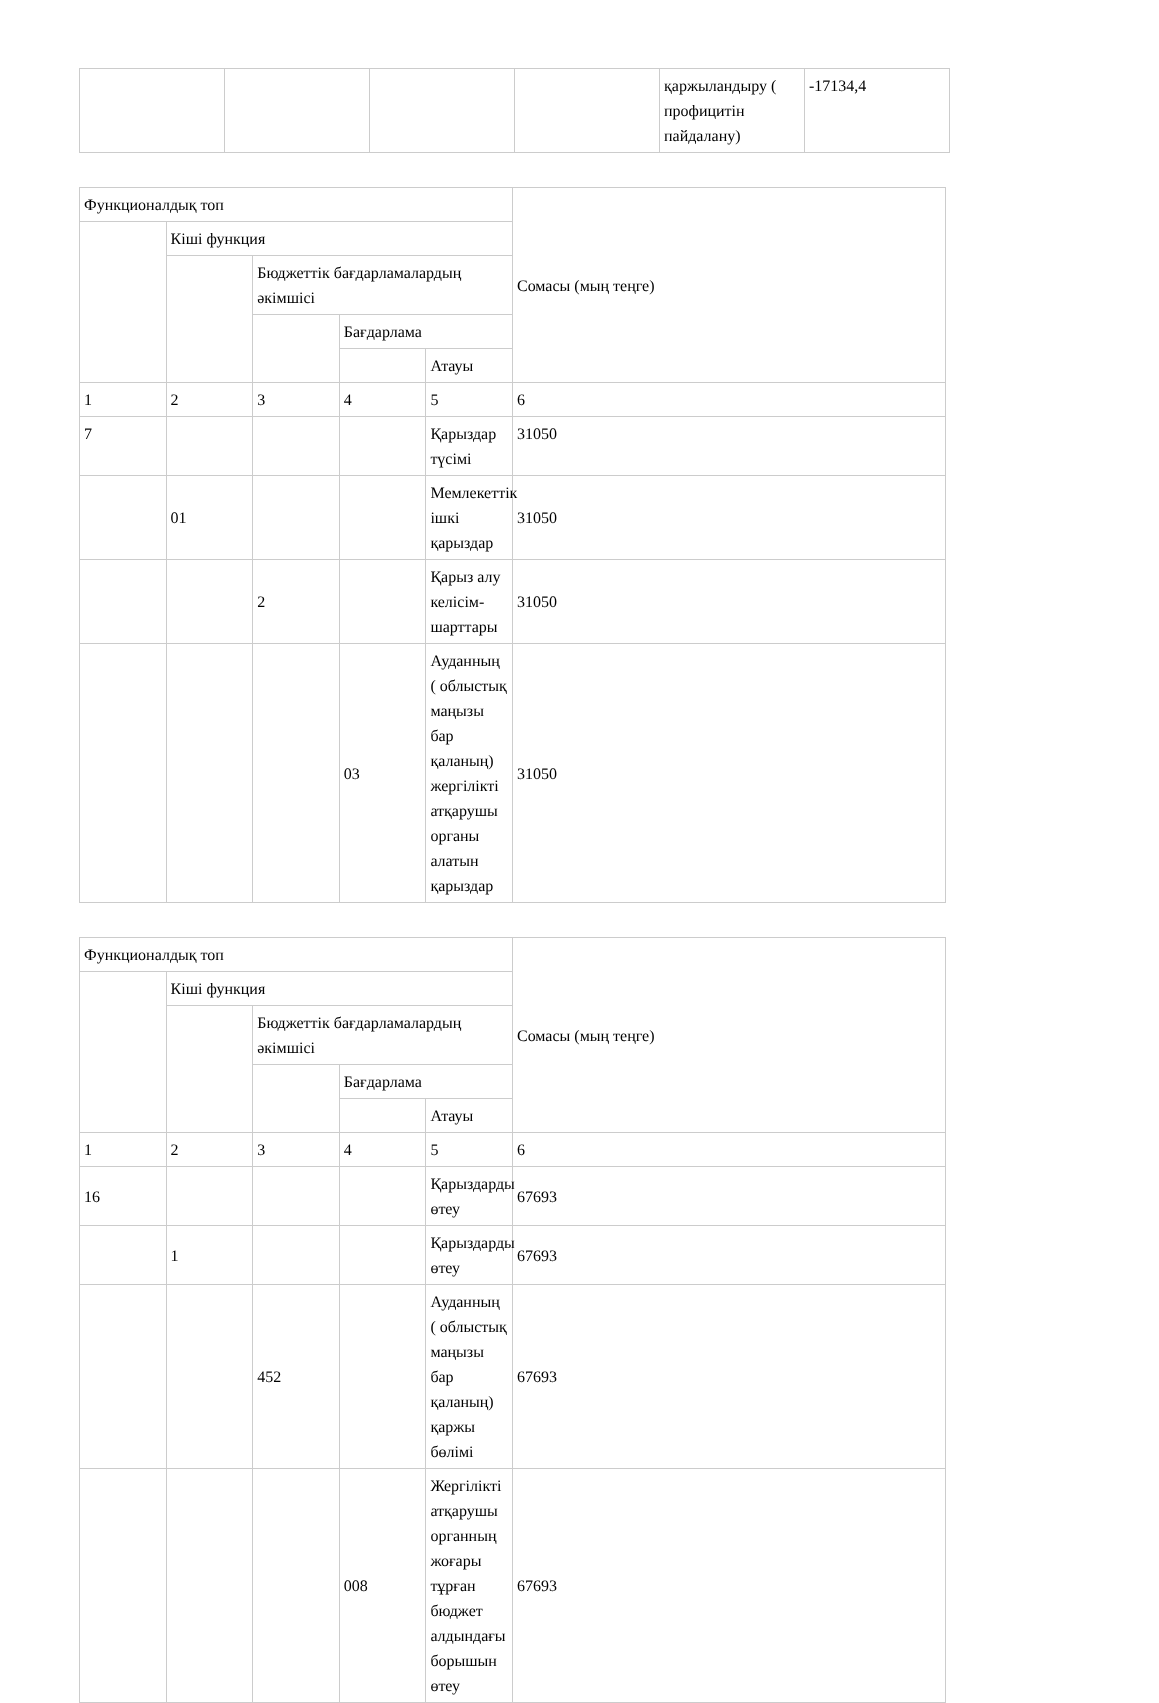| | | | | қаржыландыру ( профицитін пайдалану) | -17134,4 |
| Функционалдық топ | | | | | Сомасы (мың теңге) |
| | Кіші функция | | | | |
| | | Бюджеттік бағдарламалардың әкімшісі | | | |
| | | | Бағдарлама | | |
| | | | | Атауы | |
| 1 | 2 | 3 | 4 | 5 | 6 |
| 7 | | | | Қарыздар түсімі | 31050 |
| | 01 | | | Мемлекеттік ішкі қарыздар | 31050 |
| | | 2 | | Қарыз алу келісім-шарттары | 31050 |
| | | | 03 | Ауданның ( облыстық маңызы бар қаланың) жергілікті атқарушы органы алатын қарыздар | 31050 |
| Функционалдық топ | | | | | Сомасы (мың теңге) |
| | Кіші функция | | | | |
| | | Бюджеттік бағдарламалардың әкімшісі | | | |
| | | | Бағдарлама | | |
| | | | | Атауы | |
| 1 | 2 | 3 | 4 | 5 | 6 |
| 16 | | | | Қарыздарды өтеу | 67693 |
| | 1 | | | Қарыздарды өтеу | 67693 |
| | | 452 | | Ауданның ( облыстық маңызы бар қаланың) қаржы бөлімі | 67693 |
| | | | 008 | Жергілікті атқарушы органның жоғары тұрған бюджет алдындағы борышын өтеу | 67693 |